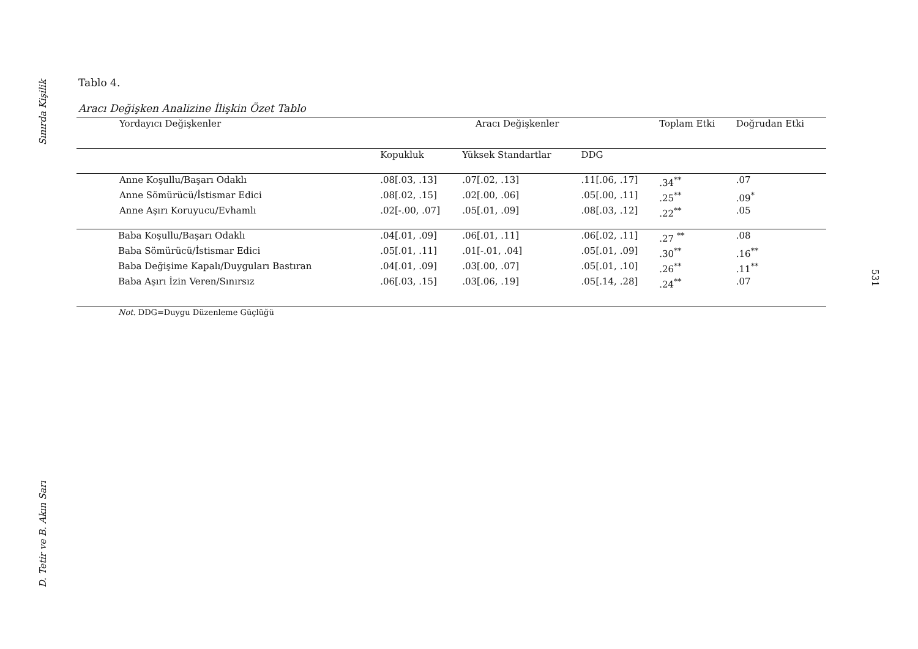Sınırda Kişilik
D. Tetir ve B. Akın Sarı
531
Tablo 4.
Aracı Değişken Analizine İlişkin Özet Tablo
| Yordayıcı Değişkenler | Aracı Değişkenler | | | Toplam Etki | Doğrudan Etki |
| --- | --- | --- | --- | --- | --- |
| | Kopukluk | Yüksek Standartlar | DDG | | |
| Anne Koşullu/Başarı Odaklı | .08[.03, .13] | .07[.02, .13] | .11[.06, .17] | .34<sup>**</sup> | .07 |
| Anne Sömürücü/İstismar Edici | .08[.02, .15] | .02[.00, .06] | .05[.00, .11] | .25<sup>**</sup> | .09<sup>*</sup> |
| Anne Aşırı Koruyucu/Evhamlı | .02[-.00, .07] | .05[.01, .09] | .08[.03, .12] | .22<sup>**</sup> | .05 |
| Baba Koşullu/Başarı Odaklı | .04[.01, .09] | .06[.01, .11] | .06[.02, .11] | .27 <sup>**</sup> | .08 |
| Baba Sömürücü/İstismar Edici | .05[.01, .11] | .01[-.01, .04] | .05[.01, .09] | .30<sup>**</sup> | .16<sup>**</sup> |
| Baba Değişime Kapalı/Duyguları Bastıran | .04[.01, .09] | .03[.00, .07] | .05[.01, .10] | .26<sup>**</sup> | .11<sup>**</sup> |
| Baba Aşırı İzin Veren/Sınırsız | .06[.03, .15] | .03[.06, .19] | .05[.14, .28] | .24<sup>**</sup> | .07 |
| Not . DDG=Duygu Düzenleme Güçlüğü | | | | | |